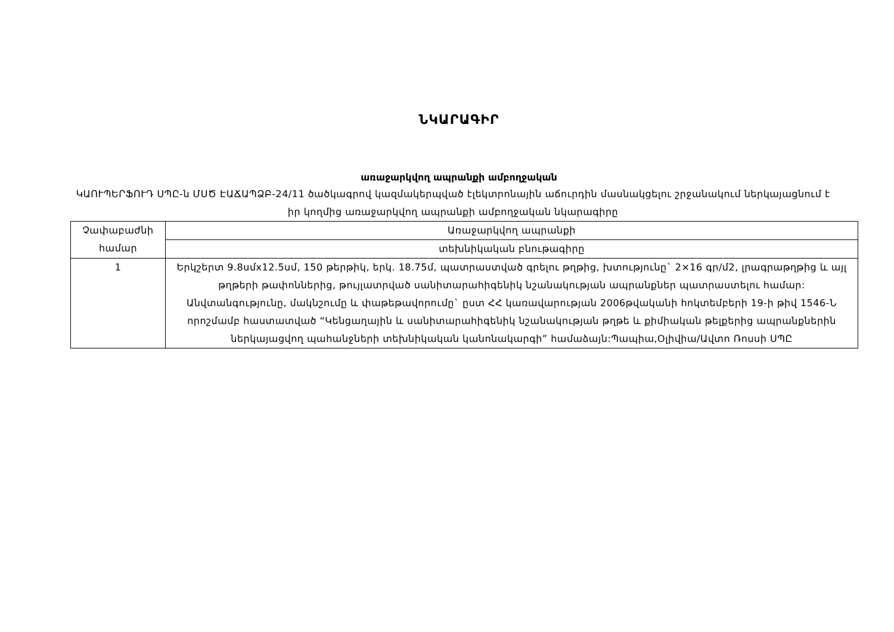ՆԿԱՐԱԳԻՐ
առաջարկվող ապրանքի ամբողջական
ԿԱՈՒՊԵՐՖՈՒԴ ՍՊԸ-ն ՄՍԾ ԷԱՃԱՊՁԲ-24/11 ծածկագրով կազմակերպված էլեկտրոնային աճուրդին մասնակցելու շրջանակում ներկայացնում է իր կողմից առաջարկվող ապրանքի ամբողջական նկարագիրը
| Չափաբաժնի համար | Առաջարկվող ապրանքի |
| | տեխնիկական բնութագիրը |
| 1 | Երկշերտ 9.8սմx12.5սմ, 150 թերթիկ, երկ. 18.75մ, պատրաստված գրելու թղթից, խտությունը` 2×16 գր/մ2, լրագրաթղթից և այլ թղթերի թափոններից, թույլատրված սանիտարահիգենիկ նշանակության ապրանքներ պատրաստելու համար: Անվտանգությունը, մակնշումը և փաթեթավորումը` ըստ ՀՀ կառավարության 2006թվականի հոկտեմբերի 19-ի թիվ 1546-Ն որոշմամբ հաստատված “Կենցաղային և սանիտարահիգենիկ նշանակության թղթե և քիմիական թելքերից ապրանքներին ներկայացվող պահանջների տեխնիկական կանոնակարգի” համաձայն:Պապիա,Օլիվիա/Ավտո Ռոսսի ՍՊԸ |